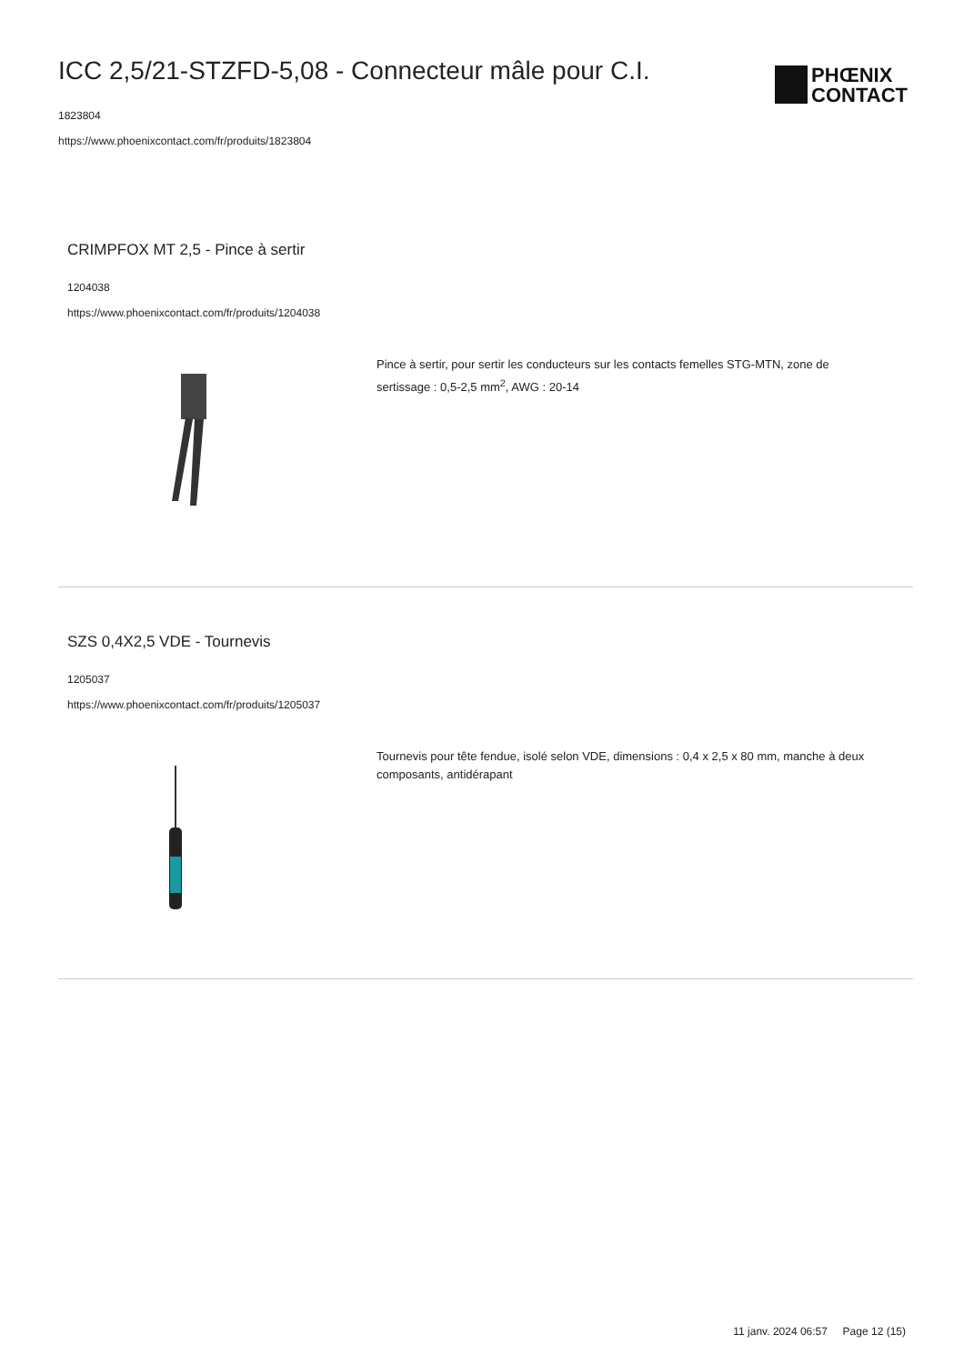ICC 2,5/21-STZFD-5,08 - Connecteur mâle pour C.I.
1823804
https://www.phoenixcontact.com/fr/produits/1823804
PHŒNIX
CONTACT
CRIMPFOX MT 2,5 - Pince à sertir
1204038
https://www.phoenixcontact.com/fr/produits/1204038
Pince à sertir, pour sertir les conducteurs sur les contacts femelles STG-MTN, zone de sertissage : 0,5-2,5 mm<sup>2</sup>, AWG : 20-14
SZS 0,4X2,5 VDE - Tournevis
1205037
https://www.phoenixcontact.com/fr/produits/1205037
Tournevis pour tête fendue, isolé selon VDE, dimensions : 0,4 x 2,5 x 80 mm, manche à deux composants, antidérapant
11 janv. 2024 06:57 Page 12 (15)